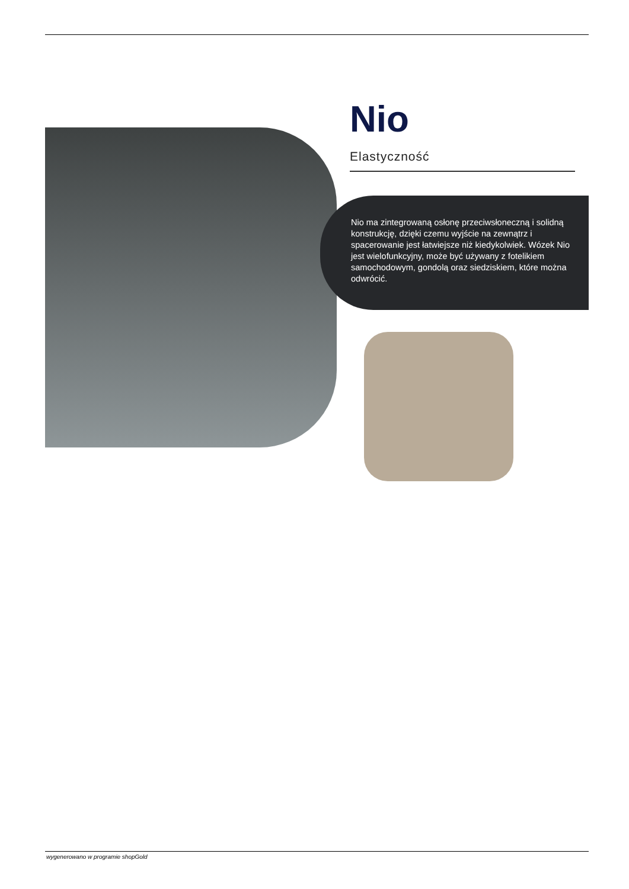Nio
Elastyczność
Nio ma zintegrowaną osłonę przeciwsłoneczną i solidną konstrukcję, dzięki czemu wyjście na zewnątrz i spacerowanie jest łatwiejsze niż kiedykolwiek. Wózek Nio jest wielofunkcyjny, może być używany z fotelikiem samochodowym, gondolą oraz siedziskiem, które można odwrócić.
wygenerowano w programie shopGold